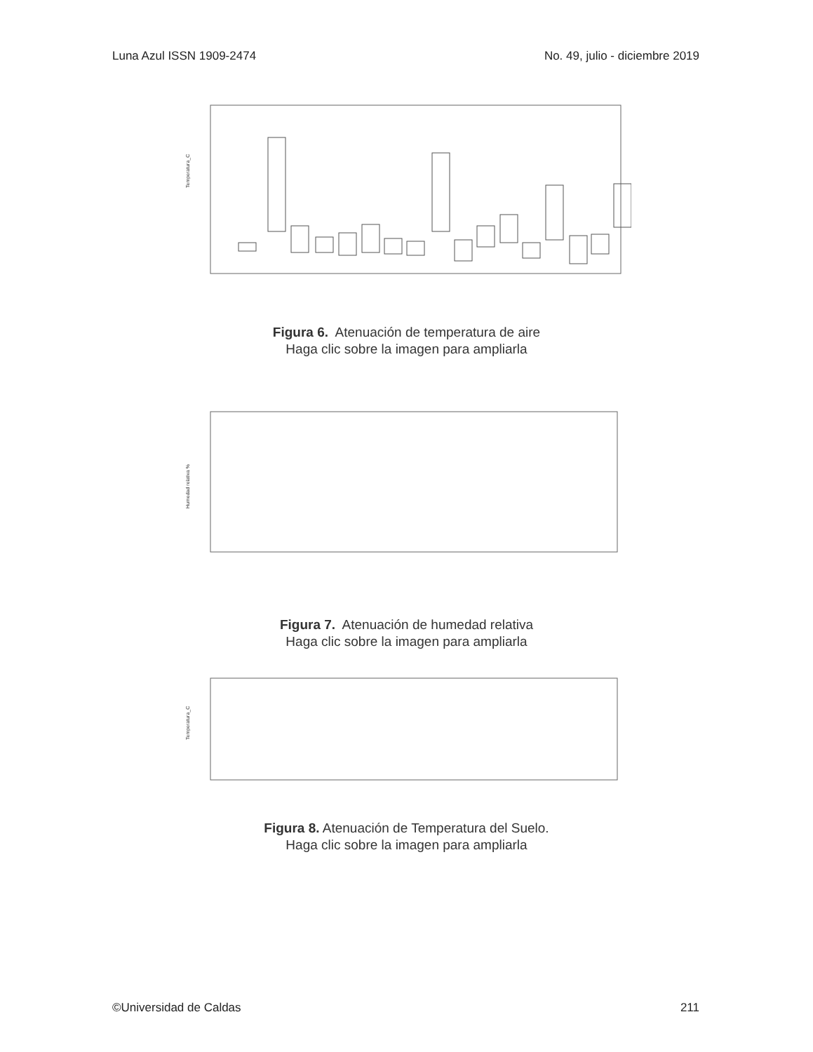Luna Azul ISSN 1909-2474 No. 49, julio - diciembre 2019
Temperatura_C
Figura 6. Atenuación de temperatura de aire
Haga clic sobre la imagen para ampliarla
Humedad relativa %
Figura 7. Atenuación de humedad relativa
Haga clic sobre la imagen para ampliarla
Temperatura_C
Figura 8. Atenuación de Temperatura del Suelo.
Haga clic sobre la imagen para ampliarla
©Universidad de Caldas 211